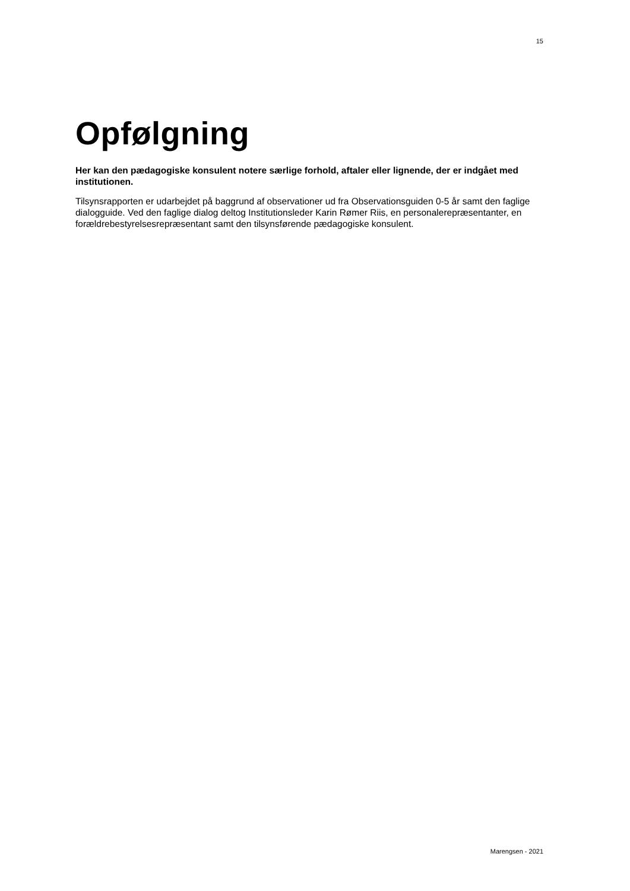15
Opfølgning
Her kan den pædagogiske konsulent notere særlige forhold, aftaler eller lignende, der er indgået med institutionen.
Tilsynsrapporten er udarbejdet på baggrund af observationer ud fra Observationsguiden 0-5 år samt den faglige dialogguide. Ved den faglige dialog deltog Institutionsleder Karin Rømer Riis, en personalerepræsentanter, en forældrebestyrelsesrepræsentant samt den tilsynsførende pædagogiske konsulent.
Marengsen - 2021